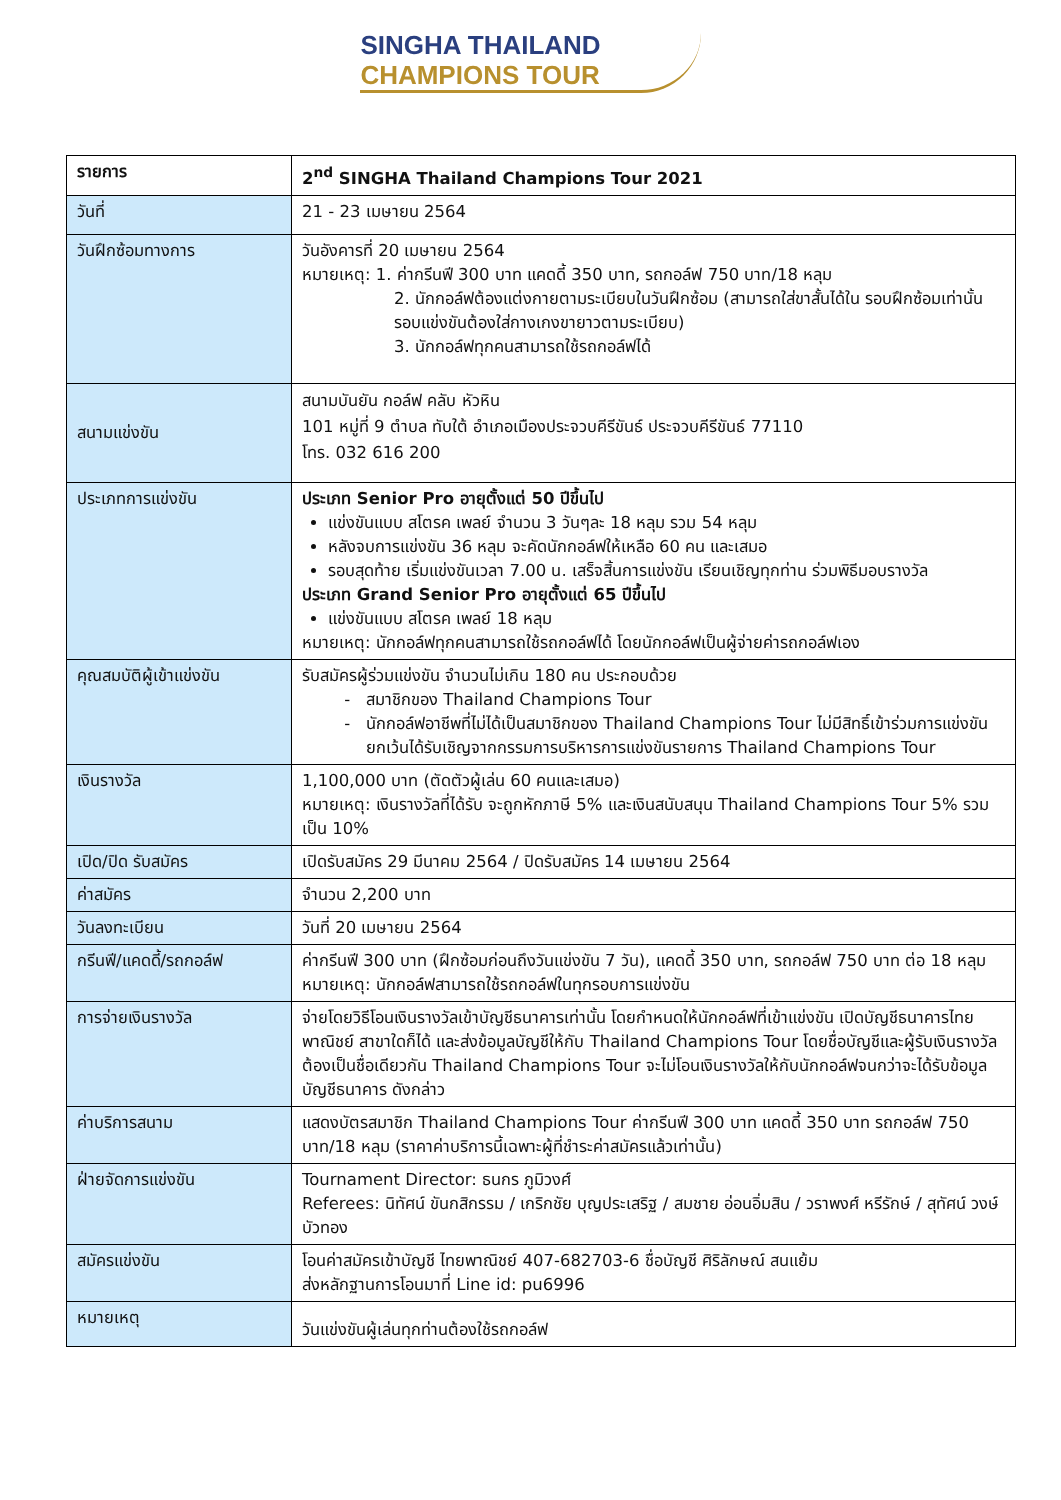SINGHA THAILAND
CHAMPIONS TOUR
| รายการ | 2<sup>nd</sup> SINGHA Thailand Champions Tour 2021 |
| วันที่ | 21 - 23 เมษายน 2564 |
| วันฝึกซ้อมทางการ | วันอังคารที่ 20 เมษายน 2564 หมายเหตุ: 1. ค่ากรีนฟี 300 บาท แคดดี้ 350 บาท, รถกอล์ฟ 750 บาท/18 หลุม 2. นักกอล์ฟต้องแต่งกายตามระเบียบในวันฝึกซ้อม (สามารถใส่ขาสั้นได้ใน รอบฝึกซ้อมเท่านั้น รอบแข่งขันต้องใส่กางเกงขายาวตามระเบียบ) 3. นักกอล์ฟทุกคนสามารถใช้รถกอล์ฟได้ |
| สนามแข่งขัน | สนามบันยัน กอล์ฟ คลับ หัวหิน 101 หมู่ที่ 9 ตำบล ทับใต้ อำเภอเมืองประจวบคีรีขันธ์ ประจวบคีรีขันธ์ 77110 โทร. 032 616 200 |
| ประเภทการแข่งขัน | ประเภท Senior Pro อายุตั้งแต่ 50 ปีขึ้นไป แข่งขันแบบ สโตรค เพลย์ จำนวน 3 วันๆละ 18 หลุม รวม 54 หลุม หลังจบการแข่งขัน 36 หลุม จะคัดนักกอล์ฟให้เหลือ 60 คน และเสมอ รอบสุดท้าย เริ่มแข่งขันเวลา 7.00 น. เสร็จสิ้นการแข่งขัน เรียนเชิญทุกท่าน ร่วมพิธีมอบรางวัล ประเภท Grand Senior Pro อายุตั้งแต่ 65 ปีขึ้นไป แข่งขันแบบ สโตรค เพลย์ 18 หลุม หมายเหตุ: นักกอล์ฟทุกคนสามารถใช้รถกอล์ฟได้ โดยนักกอล์ฟเป็นผู้จ่ายค่ารถกอล์ฟเอง |
| คุณสมบัติผู้เข้าแข่งขัน | รับสมัครผู้ร่วมแข่งขัน จำนวนไม่เกิน 180 คน ประกอบด้วย สมาชิกของ Thailand Champions Tour นักกอล์ฟอาชีพที่ไม่ได้เป็นสมาชิกของ Thailand Champions Tour ไม่มีสิทธิ์เข้าร่วมการแข่งขัน ยกเว้นได้รับเชิญจากกรรมการบริหารการแข่งขันรายการ Thailand Champions Tour |
| เงินรางวัล | 1,100,000 บาท (ตัดตัวผู้เล่น 60 คนและเสมอ) หมายเหตุ: เงินรางวัลที่ได้รับ จะถูกหักภาษี 5% และเงินสนับสนุน Thailand Champions Tour 5% รวมเป็น 10% |
| เปิด/ปิด รับสมัคร | เปิดรับสมัคร 29 มีนาคม 2564 / ปิดรับสมัคร 14 เมษายน 2564 |
| ค่าสมัคร | จำนวน 2,200 บาท |
| วันลงทะเบียน | วันที่ 20 เมษายน 2564 |
| กรีนฟี/แคดดี้/รถกอล์ฟ | ค่ากรีนฟี 300 บาท (ฝึกซ้อมก่อนถึงวันแข่งขัน 7 วัน), แคดดี้ 350 บาท, รถกอล์ฟ 750 บาท ต่อ 18 หลุม หมายเหตุ: นักกอล์ฟสามารถใช้รถกอล์ฟในทุกรอบการแข่งขัน |
| การจ่ายเงินรางวัล | จ่ายโดยวิธีโอนเงินรางวัลเข้าบัญชีธนาคารเท่านั้น โดยกำหนดให้นักกอล์ฟที่เข้าแข่งขัน เปิดบัญชีธนาคารไทยพาณิชย์ สาขาใดก็ได้ และส่งข้อมูลบัญชีให้กับ Thailand Champions Tour โดยชื่อบัญชีและผู้รับเงินรางวัลต้องเป็นชื่อเดียวกัน Thailand Champions Tour จะไม่โอนเงินรางวัลให้กับนักกอล์ฟจนกว่าจะได้รับข้อมูลบัญชีธนาคาร ดังกล่าว |
| ค่าบริการสนาม | แสดงบัตรสมาชิก Thailand Champions Tour ค่ากรีนฟี 300 บาท แคดดี้ 350 บาท รถกอล์ฟ 750 บาท/18 หลุม (ราคาค่าบริการนี้เฉพาะผู้ที่ชำระค่าสมัครแล้วเท่านั้น) |
| ฝ่ายจัดการแข่งขัน | Tournament Director: ธนกร ภูมิวงศ์ Referees: นิทัศน์ ขันกสิกรรม / เกริกชัย บุญประเสริฐ / สมชาย อ่อนอิ่มสิน / วราพงศ์ หรีรักษ์ / สุทัศน์ วงษ์บัวทอง |
| สมัครแข่งขัน | โอนค่าสมัครเข้าบัญชี ไทยพาณิชย์ 407-682703-6 ชื่อบัญชี ศิริลักษณ์ สนแย้ม ส่งหลักฐานการโอนมาที่ Line id: pu6996 |
| หมายเหตุ | วันแข่งขันผู้เล่นทุกท่านต้องใช้รถกอล์ฟ |